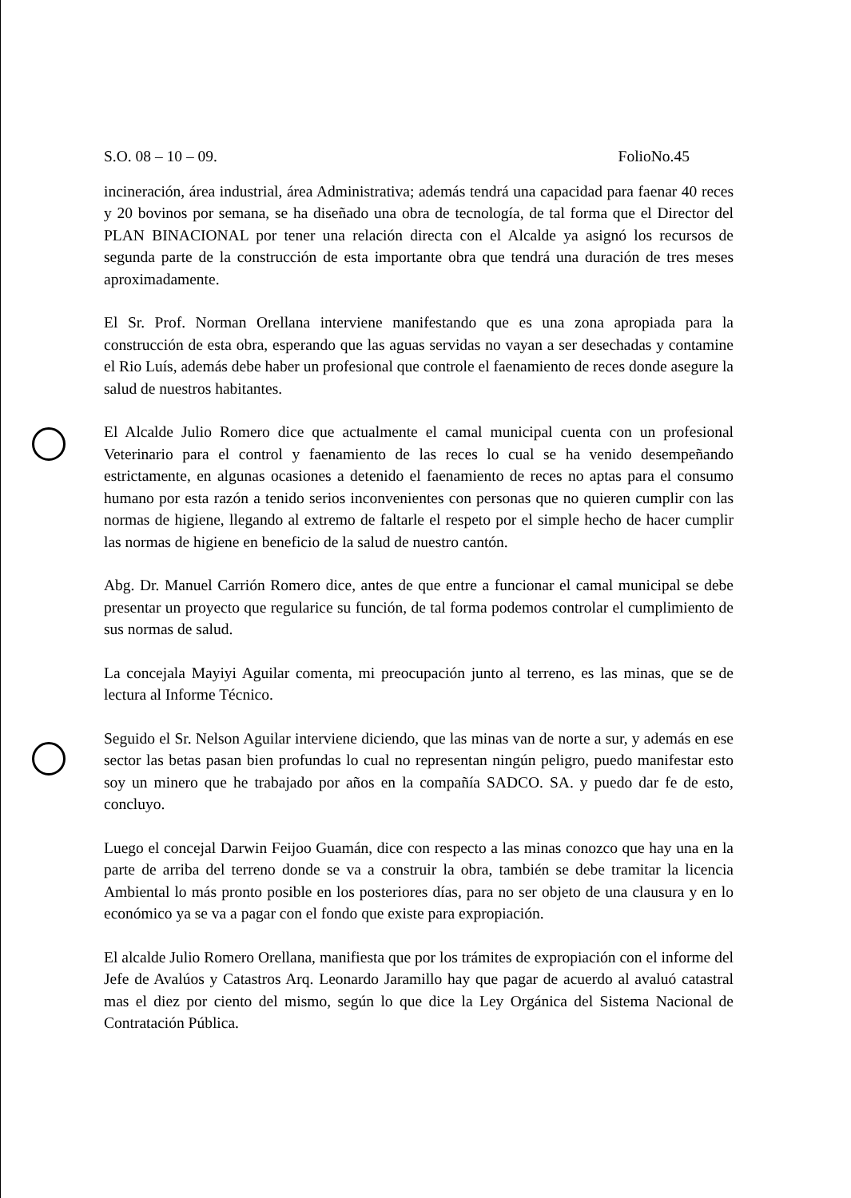S.O. 08 – 10 – 09. FolioNo.45
incineración, área industrial, área Administrativa; además tendrá una capacidad para faenar 40 reces y 20 bovinos por semana, se ha diseñado una obra de tecnología, de tal forma que el Director del PLAN BINACIONAL por tener una relación directa con el Alcalde ya asignó los recursos de segunda parte de la construcción de esta importante obra que tendrá una duración de tres meses aproximadamente.
El Sr. Prof. Norman Orellana interviene manifestando que es una zona apropiada para la construcción de esta obra, esperando que las aguas servidas no vayan a ser desechadas y contamine el Rio Luís, además debe haber un profesional que controle el faenamiento de reces donde asegure la salud de nuestros habitantes.
El Alcalde Julio Romero dice que actualmente el camal municipal cuenta con un profesional Veterinario para el control y faenamiento de las reces lo cual se ha venido desempeñando estrictamente, en algunas ocasiones a detenido el faenamiento de reces no aptas para el consumo humano por esta razón a tenido serios inconvenientes con personas que no quieren cumplir con las normas de higiene, llegando al extremo de faltarle el respeto por el simple hecho de hacer cumplir las normas de higiene en beneficio de la salud de nuestro cantón.
Abg. Dr. Manuel Carrión Romero dice, antes de que entre a funcionar el camal municipal se debe presentar un proyecto que regularice su función, de tal forma podemos controlar el cumplimiento de sus normas de salud.
La concejala Mayiyi Aguilar comenta, mi preocupación junto al terreno, es las minas, que se de lectura al Informe Técnico.
Seguido el Sr. Nelson Aguilar interviene diciendo, que las minas van de norte a sur, y además en ese sector las betas pasan bien profundas lo cual no representan ningún peligro, puedo manifestar esto soy un minero que he trabajado por años en la compañía SADCO. SA. y puedo dar fe de esto, concluyo.
Luego el concejal Darwin Feijoo Guamán, dice con respecto a las minas conozco que hay una en la parte de arriba del terreno donde se va a construir la obra, también se debe tramitar la licencia Ambiental lo más pronto posible en los posteriores días, para no ser objeto de una clausura y en lo económico ya se va a pagar con el fondo que existe para expropiación.
El alcalde Julio Romero Orellana, manifiesta que por los trámites de expropiación con el informe del Jefe de Avalúos y Catastros Arq. Leonardo Jaramillo hay que pagar de acuerdo al avaluó catastral mas el diez por ciento del mismo, según lo que dice la Ley Orgánica del Sistema Nacional de Contratación Pública.